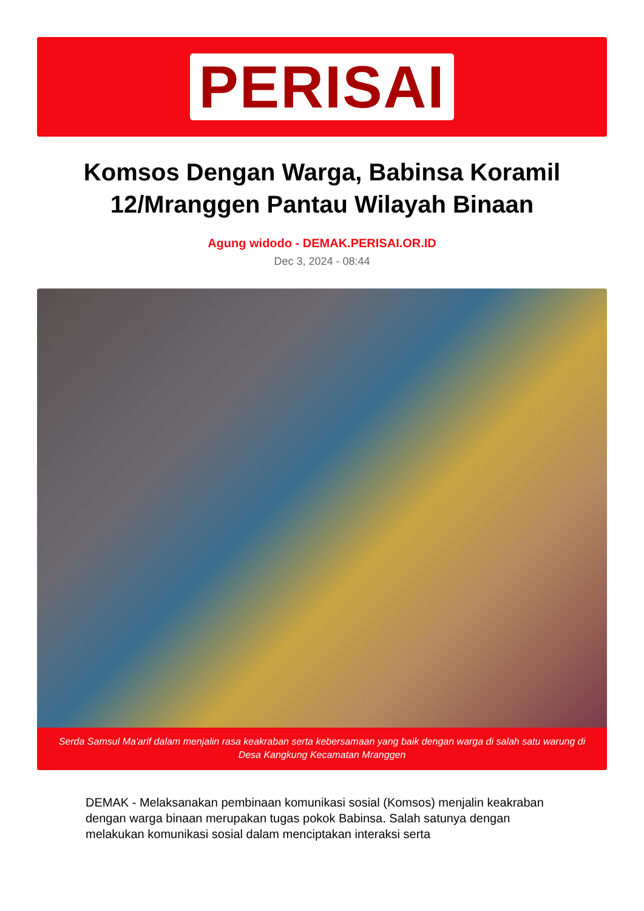PERISAI
Komsos Dengan Warga, Babinsa Koramil 12/Mranggen Pantau Wilayah Binaan
Agung widodo - DEMAK.PERISAI.OR.ID
Dec 3, 2024 - 08:44
Serda Samsul Ma'arif dalam menjalin rasa keakraban serta kebersamaan yang baik dengan warga di salah satu warung di Desa Kangkung Kecamatan Mranggen
DEMAK - Melaksanakan pembinaan komunikasi sosial (Komsos) menjalin keakraban dengan warga binaan merupakan tugas pokok Babinsa. Salah satunya dengan melakukan komunikasi sosial dalam menciptakan interaksi serta